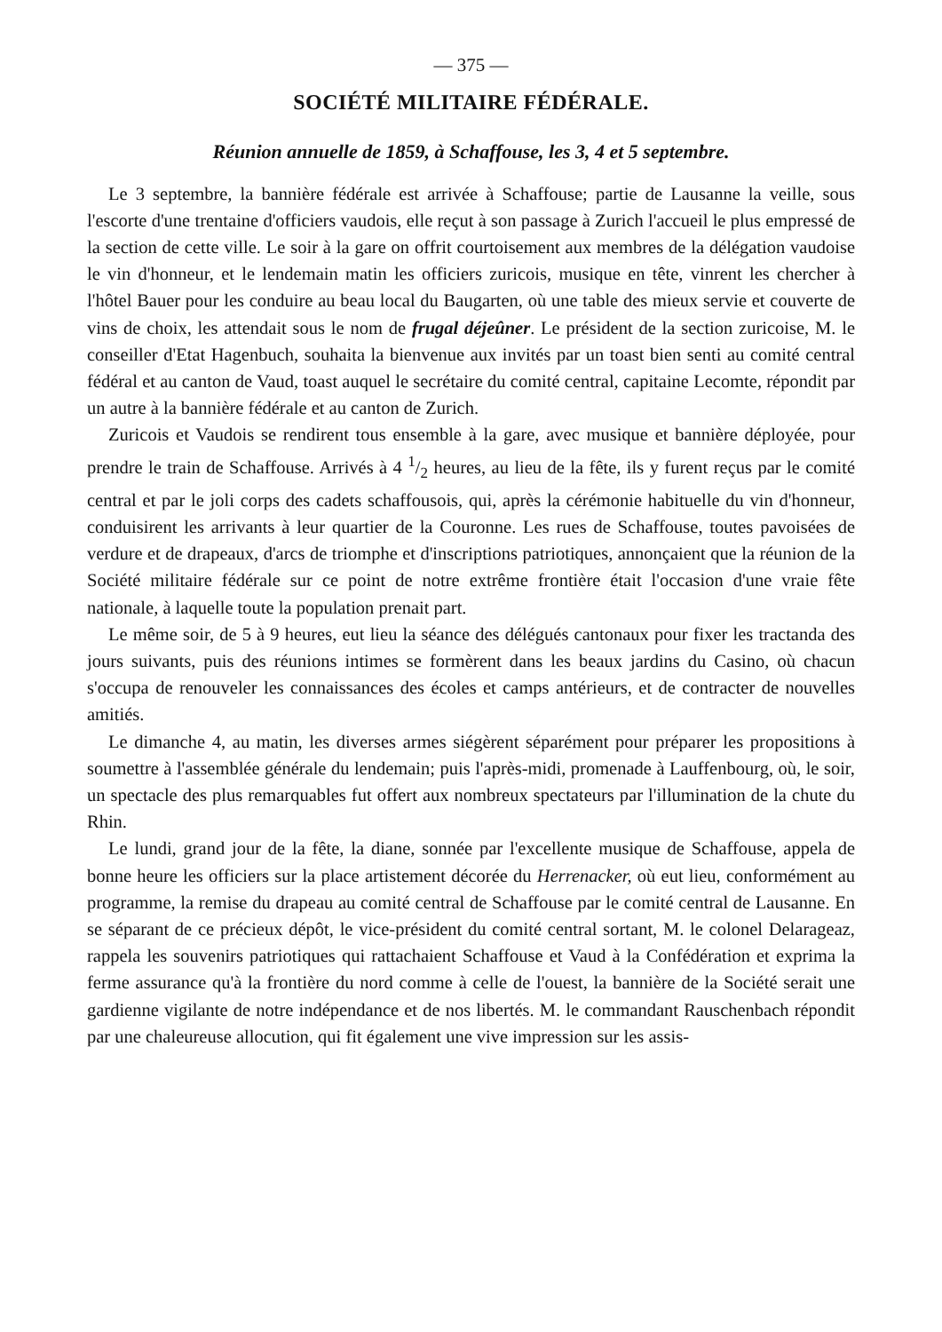— 375 —
SOCIÉTÉ MILITAIRE FÉDÉRALE.
Réunion annuelle de 1859, à Schaffouse, les 3, 4 et 5 septembre.
Le 3 septembre, la bannière fédérale est arrivée à Schaffouse; partie de Lausanne la veille, sous l'escorte d'une trentaine d'officiers vaudois, elle reçut à son passage à Zurich l'accueil le plus empressé de la section de cette ville. Le soir à la gare on offrit courtoisement aux membres de la délégation vaudoise le vin d'honneur, et le lendemain matin les officiers zuricois, musique en tête, vinrent les chercher à l'hôtel Bauer pour les conduire au beau local du Baugarten, où une table des mieux servie et couverte de vins de choix, les attendait sous le nom de frugal déjeûner. Le président de la section zuricoise, M. le conseiller d'Etat Hagenbuch, souhaita la bienvenue aux invités par un toast bien senti au comité central fédéral et au canton de Vaud, toast auquel le secrétaire du comité central, capitaine Lecomte, répondit par un autre à la bannière fédérale et au canton de Zurich.
Zuricois et Vaudois se rendirent tous ensemble à la gare, avec musique et bannière déployée, pour prendre le train de Schaffouse. Arrivés à 4 1/2 heures, au lieu de la fête, ils y furent reçus par le comité central et par le joli corps des cadets schaffousois, qui, après la cérémonie habituelle du vin d'honneur, conduisirent les arrivants à leur quartier de la Couronne. Les rues de Schaffouse, toutes pavoisées de verdure et de drapeaux, d'arcs de triomphe et d'inscriptions patriotiques, annonçaient que la réunion de la Société militaire fédérale sur ce point de notre extrême frontière était l'occasion d'une vraie fête nationale, à laquelle toute la population prenait part.
Le même soir, de 5 à 9 heures, eut lieu la séance des délégués cantonaux pour fixer les tractanda des jours suivants, puis des réunions intimes se formèrent dans les beaux jardins du Casino, où chacun s'occupa de renouveler les connaissances des écoles et camps antérieurs, et de contracter de nouvelles amitiés.
Le dimanche 4, au matin, les diverses armes siégèrent séparément pour préparer les propositions à soumettre à l'assemblée générale du lendemain; puis l'après-midi, promenade à Lauffenbourg, où, le soir, un spectacle des plus remarquables fut offert aux nombreux spectateurs par l'illumination de la chute du Rhin.
Le lundi, grand jour de la fête, la diane, sonnée par l'excellente musique de Schaffouse, appela de bonne heure les officiers sur la place artistement décorée du Herrenacker, où eut lieu, conformément au programme, la remise du drapeau au comité central de Schaffouse par le comité central de Lausanne. En se séparant de ce précieux dépôt, le vice-président du comité central sortant, M. le colonel Delarageaz, rappela les souvenirs patriotiques qui rattachaient Schaffouse et Vaud à la Confédération et exprima la ferme assurance qu'à la frontière du nord comme à celle de l'ouest, la bannière de la Société serait une gardienne vigilante de notre indépendance et de nos libertés. M. le commandant Rauschenbach répondit par une chaleureuse allocution, qui fit également une vive impression sur les assis-